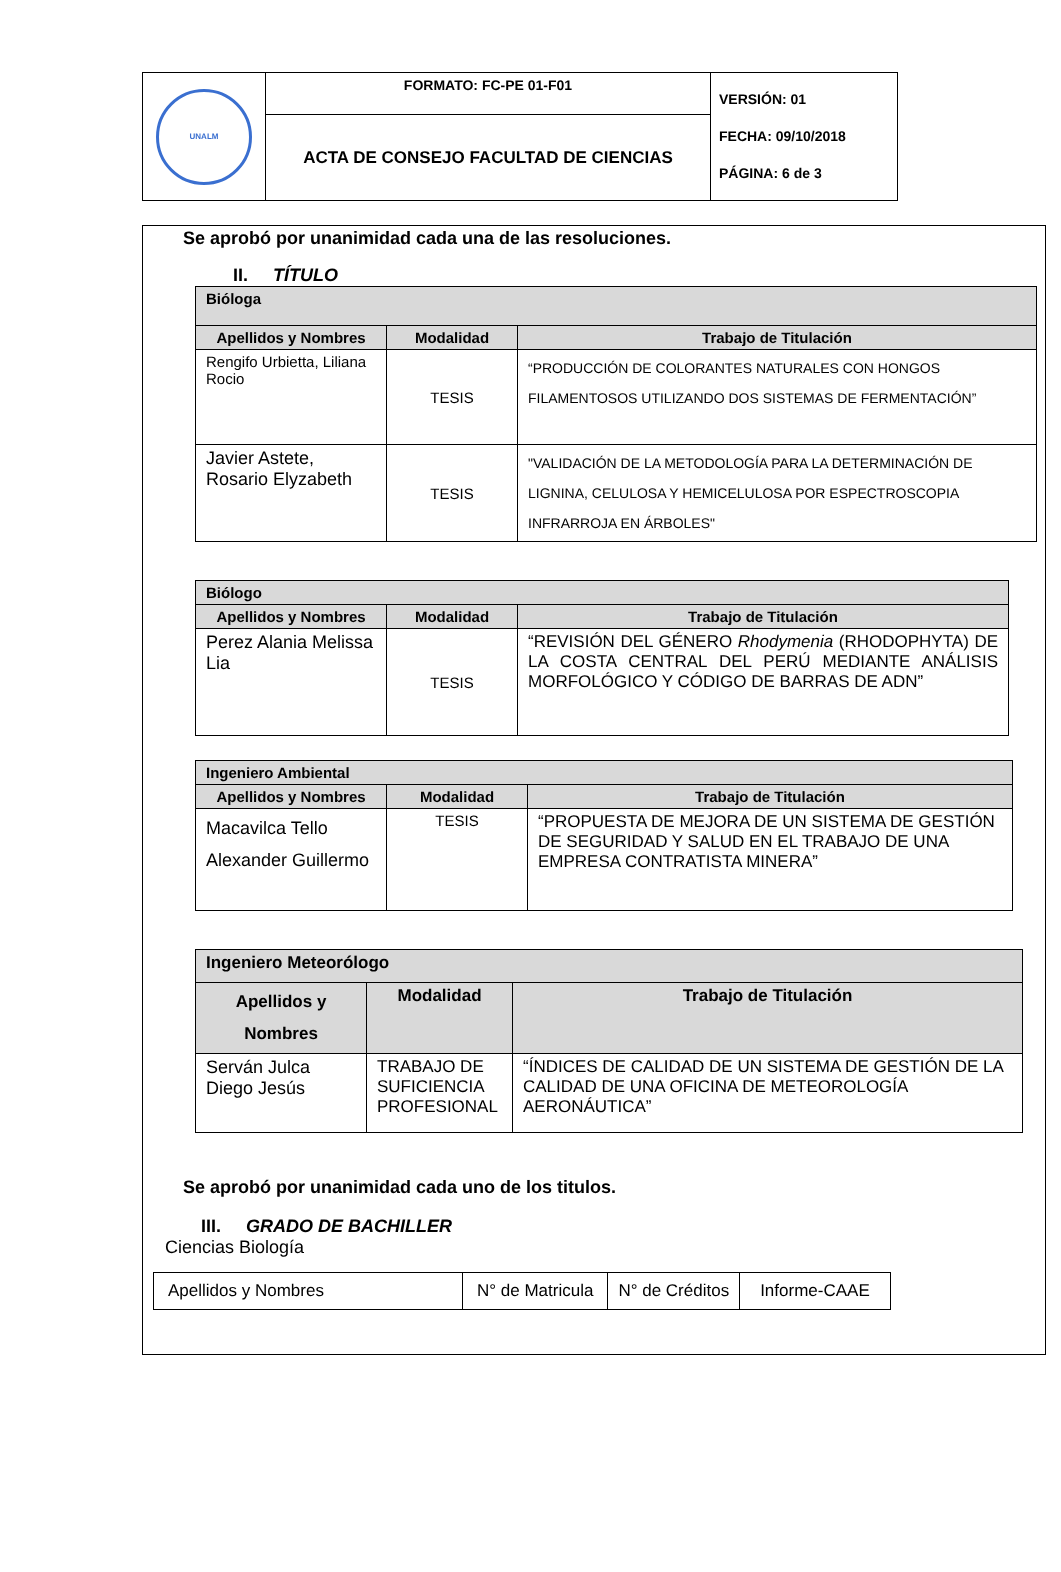| UNALM | FORMATO: FC-PE 01-F01 | VERSIÓN: 01 FECHA: 09/10/2018 PÁGINA: 6 de 3 |
| | ACTA DE CONSEJO FACULTAD DE CIENCIAS | |
Se aprobó por unanimidad cada una de las resoluciones.
II. TÍTULO
| Bióloga | | |
| --- | --- | --- |
| Apellidos y Nombres | Modalidad | Trabajo de Titulación |
| Rengifo Urbietta, Liliana Rocio | TESIS | “PRODUCCIÓN DE COLORANTES NATURALES CON HONGOS FILAMENTOSOS UTILIZANDO DOS SISTEMAS DE FERMENTACIÓN” |
| Javier Astete, Rosario Elyzabeth | TESIS | "VALIDACIÓN DE LA METODOLOGÍA PARA LA DETERMINACIÓN DE LIGNINA, CELULOSA Y HEMICELULOSA POR ESPECTROSCOPIA INFRARROJA EN ÁRBOLES" |
| Biólogo | | |
| --- | --- | --- |
| Apellidos y Nombres | Modalidad | Trabajo de Titulación |
| Perez Alania Melissa Lia | TESIS | “REVISIÓN DEL GÉNERO Rhodymenia (RHODOPHYTA) DE LA COSTA CENTRAL DEL PERÚ MEDIANTE ANÁLISIS MORFOLÓGICO Y CÓDIGO DE BARRAS DE ADN” |
| Ingeniero Ambiental | | |
| --- | --- | --- |
| Apellidos y Nombres | Modalidad | Trabajo de Titulación |
| Macavilca Tello Alexander Guillermo | TESIS | “PROPUESTA DE MEJORA DE UN SISTEMA DE GESTIÓN DE SEGURIDAD Y SALUD EN EL TRABAJO DE UNA EMPRESA CONTRATISTA MINERA” |
| Ingeniero Meteorólogo | | |
| --- | --- | --- |
| Apellidos y Nombres | Modalidad | Trabajo de Titulación |
| Serván Julca Diego Jesús | TRABAJO DE SUFICIENCIA PROFESIONAL | “ÍNDICES DE CALIDAD DE UN SISTEMA DE GESTIÓN DE LA CALIDAD DE UNA OFICINA DE METEOROLOGÍA AERONÁUTICA” |
Se aprobó por unanimidad cada uno de los titulos.
III. GRADO DE BACHILLER
Ciencias Biología
| Apellidos y Nombres | N° de Matricula | N° de Créditos | Informe-CAAE |